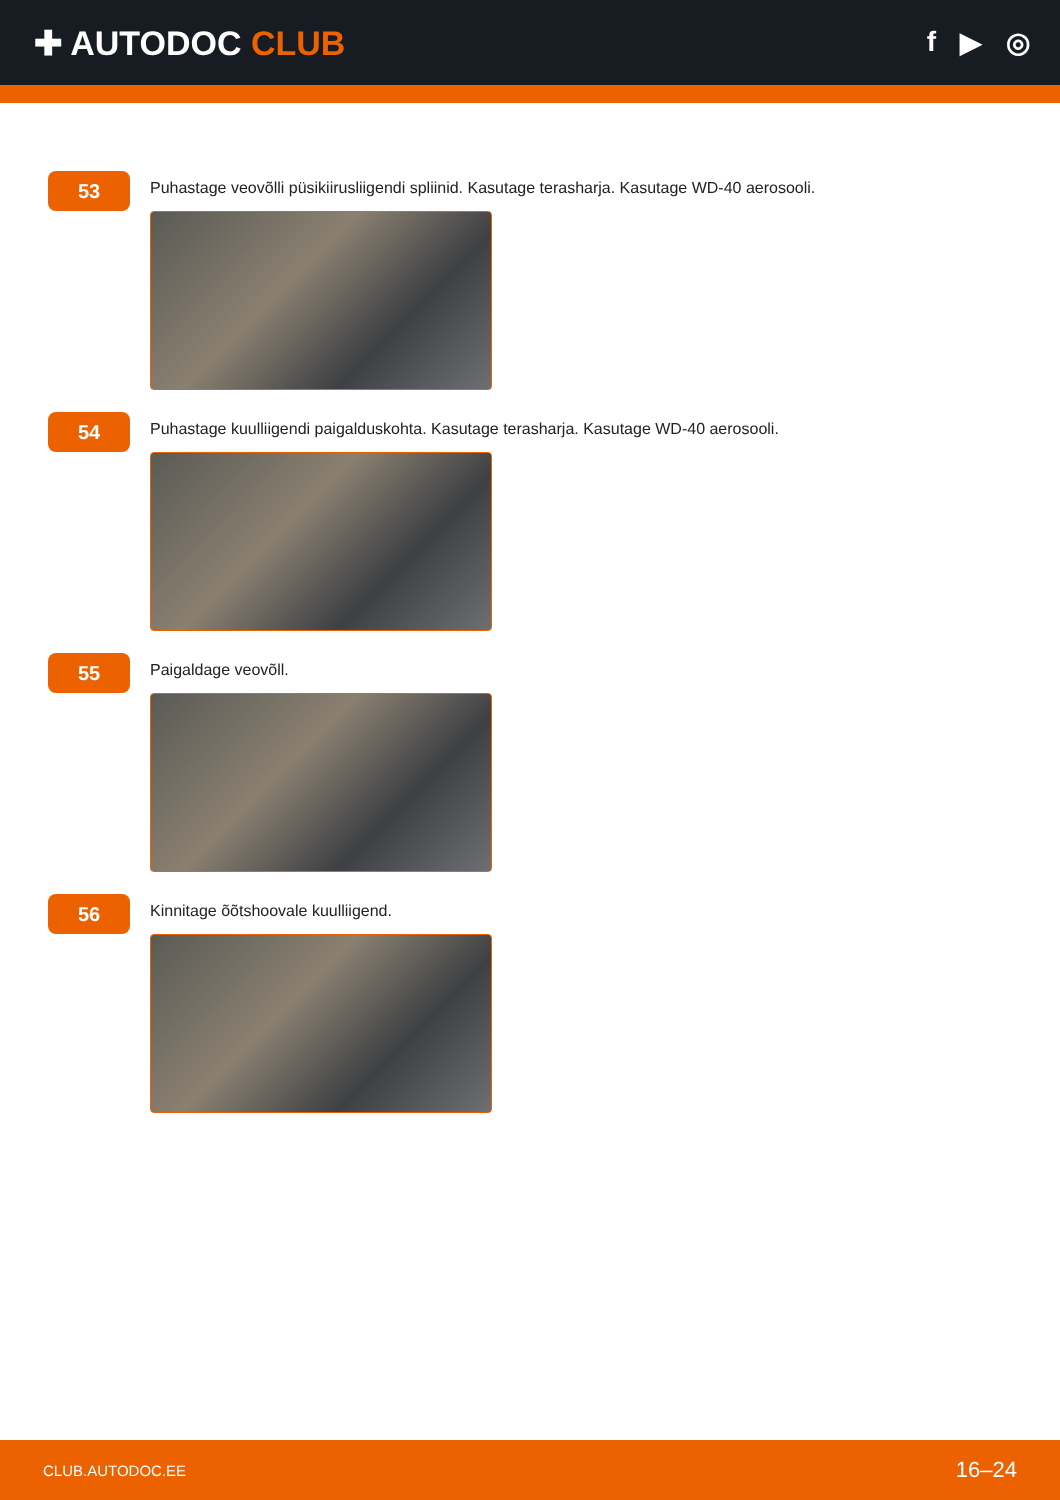✚ AUTODOC CLUB
f ▶ ◎
53
Puhastage veovõlli püsikiirusliigendi spliinid. Kasutage terasharja. Kasutage WD-40 aerosooli.
54
Puhastage kuulliigendi paigalduskohta. Kasutage terasharja. Kasutage WD-40 aerosooli.
55
Paigaldage veovõll.
56
Kinnitage õõtshoovale kuulliigend.
CLUB.AUTODOC.EE 16–24